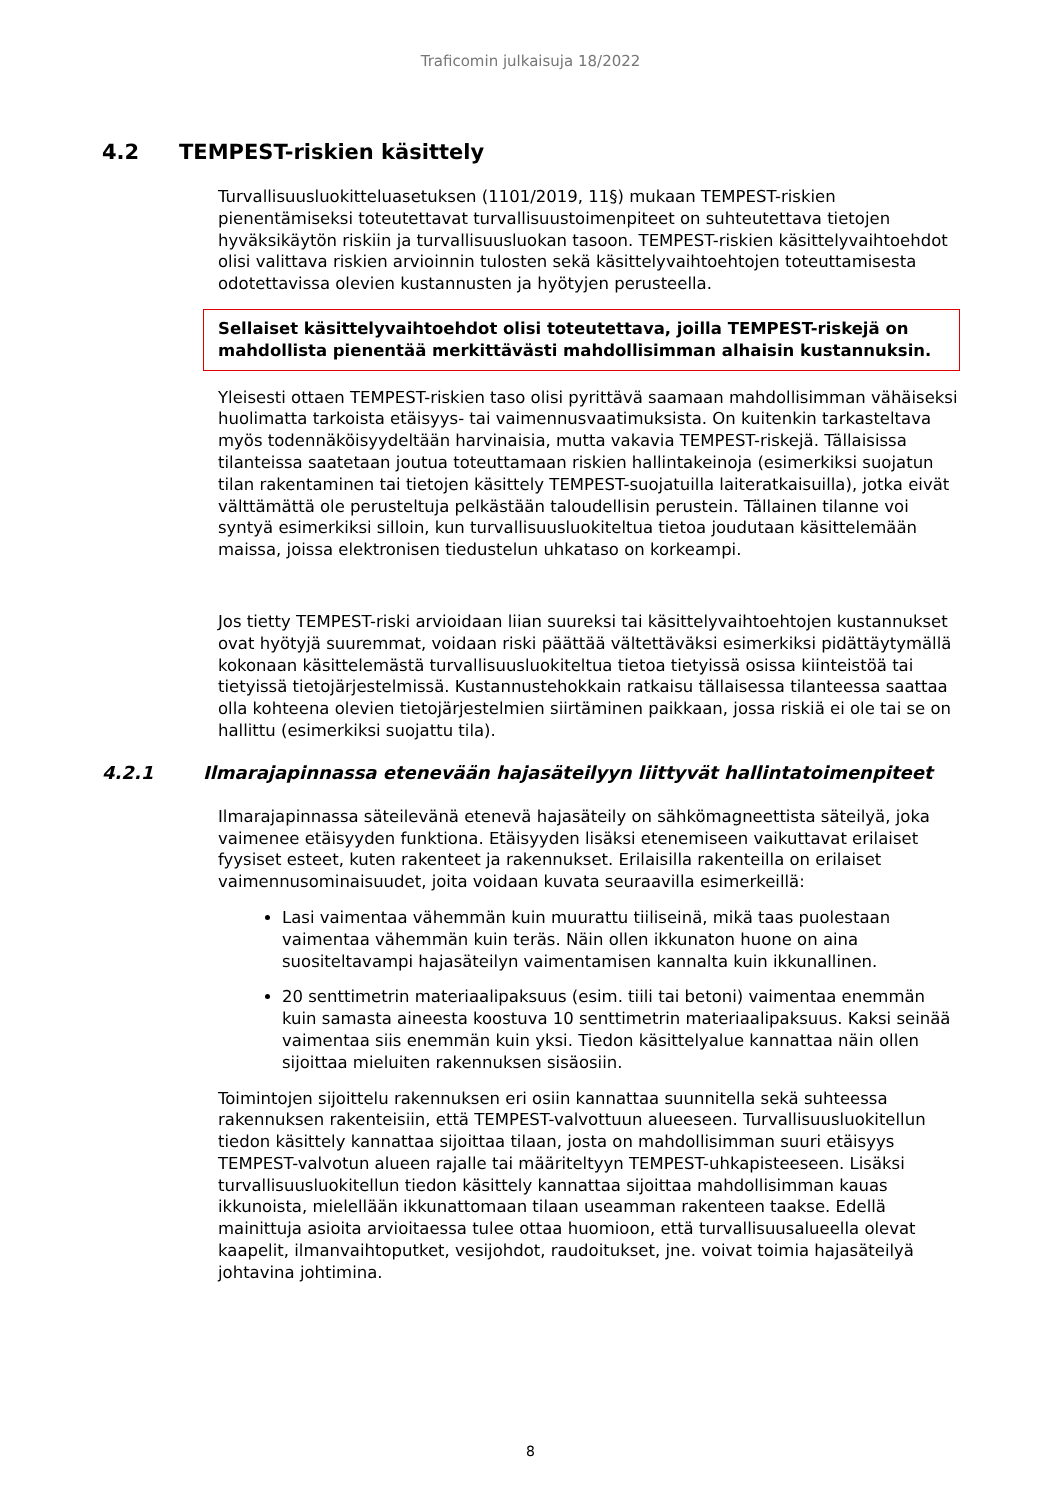Traficomin julkaisuja 18/2022
4.2 TEMPEST-riskien käsittely
Turvallisuusluokitteluasetuksen (1101/2019, 11§) mukaan TEMPEST-riskien pienentämiseksi toteutettavat turvallisuustoimenpiteet on suhteutettava tietojen hyväksikäytön riskiin ja turvallisuusluokan tasoon. TEMPEST-riskien käsittelyvaihtoehdot olisi valittava riskien arvioinnin tulosten sekä käsittelyvaihtoehtojen toteuttamisesta odotettavissa olevien kustannusten ja hyötyjen perusteella.
Sellaiset käsittelyvaihtoehdot olisi toteutettava, joilla TEMPEST-riskejä on mahdollista pienentää merkittävästi mahdollisimman alhaisin kustannuksin.
Yleisesti ottaen TEMPEST-riskien taso olisi pyrittävä saamaan mahdollisimman vähäiseksi huolimatta tarkoista etäisyys- tai vaimennusvaatimuksista. On kuitenkin tarkasteltava myös todennäköisyydeltään harvinaisia, mutta vakavia TEMPEST-riskejä. Tällaisissa tilanteissa saatetaan joutua toteuttamaan riskien hallintakeinoja (esimerkiksi suojatun tilan rakentaminen tai tietojen käsittely TEMPEST-suojatuilla laiteratkaisuilla), jotka eivät välttämättä ole perusteltuja pelkästään taloudellisin perustein. Tällainen tilanne voi syntyä esimerkiksi silloin, kun turvallisuusluokiteltua tietoa joudutaan käsittelemään maissa, joissa elektronisen tiedustelun uhkataso on korkeampi.
Jos tietty TEMPEST-riski arvioidaan liian suureksi tai käsittelyvaihtoehtojen kustannukset ovat hyötyjä suuremmat, voidaan riski päättää vältettäväksi esimerkiksi pidättäytymällä kokonaan käsittelemästä turvallisuusluokiteltua tietoa tietyissä osissa kiinteistöä tai tietyissä tietojärjestelmissä. Kustannustehokkain ratkaisu tällaisessa tilanteessa saattaa olla kohteena olevien tietojärjestelmien siirtäminen paikkaan, jossa riskiä ei ole tai se on hallittu (esimerkiksi suojattu tila).
4.2.1 Ilmarajapinnassa etenevään hajasäteilyyn liittyvät hallintatoimenpiteet
Ilmarajapinnassa säteilevänä etenevä hajasäteily on sähkömagneettista säteilyä, joka vaimenee etäisyyden funktiona. Etäisyyden lisäksi etenemiseen vaikuttavat erilaiset fyysiset esteet, kuten rakenteet ja rakennukset. Erilaisilla rakenteilla on erilaiset vaimennusominaisuudet, joita voidaan kuvata seuraavilla esimerkeillä:
Lasi vaimentaa vähemmän kuin muurattu tiiliseinä, mikä taas puolestaan vaimentaa vähemmän kuin teräs. Näin ollen ikkunaton huone on aina suositeltavampi hajasäteilyn vaimentamisen kannalta kuin ikkunallinen.
20 senttimetrin materiaalipaksuus (esim. tiili tai betoni) vaimentaa enemmän kuin samasta aineesta koostuva 10 senttimetrin materiaalipaksuus. Kaksi seinää vaimentaa siis enemmän kuin yksi. Tiedon käsittelyalue kannattaa näin ollen sijoittaa mieluiten rakennuksen sisäosiin.
Toimintojen sijoittelu rakennuksen eri osiin kannattaa suunnitella sekä suhteessa rakennuksen rakenteisiin, että TEMPEST-valvottuun alueeseen. Turvallisuusluokitellun tiedon käsittely kannattaa sijoittaa tilaan, josta on mahdollisimman suuri etäisyys TEMPEST-valvotun alueen rajalle tai määriteltyyn TEMPEST-uhkapisteeseen. Lisäksi turvallisuusluokitellun tiedon käsittely kannattaa sijoittaa mahdollisimman kauas ikkunoista, mielellään ikkunattomaan tilaan useamman rakenteen taakse. Edellä mainittuja asioita arvioitaessa tulee ottaa huomioon, että turvallisuusalueella olevat kaapelit, ilmanvaihtoputket, vesijohdot, raudoitukset, jne. voivat toimia hajasäteilyä johtavina johtimina.
8